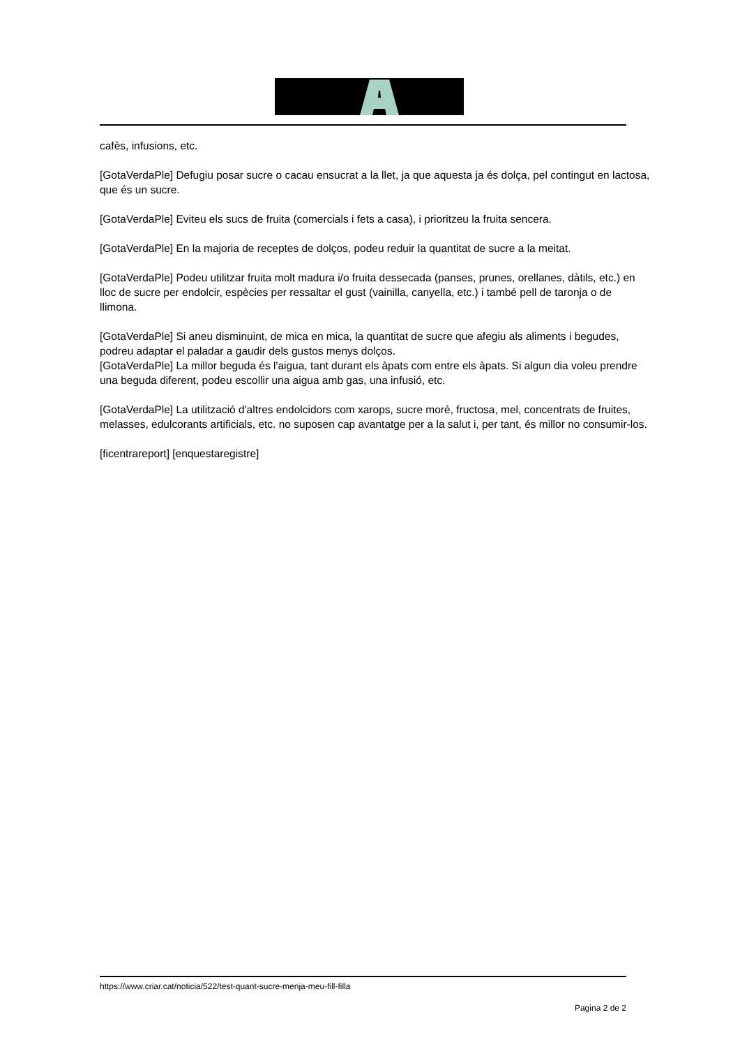cafès, infusions, etc.
[GotaVerdaPle] Defugiu posar sucre o cacau ensucrat a la llet, ja que aquesta ja és dolça, pel contingut en lactosa, que és un sucre.
[GotaVerdaPle] Eviteu els sucs de fruita (comercials i fets a casa), i prioritzeu la fruita sencera.
[GotaVerdaPle] En la majoria de receptes de dolços, podeu reduir la quantitat de sucre a la meitat.
[GotaVerdaPle] Podeu utilitzar fruita molt madura i/o fruita dessecada (panses, prunes, orellanes, dàtils, etc.) en lloc de sucre per endolcir, espècies per ressaltar el gust (vainilla, canyella, etc.) i també pell de taronja o de llimona.
[GotaVerdaPle] Si aneu disminuint, de mica en mica, la quantitat de sucre que afegiu als aliments i begudes, podreu adaptar el paladar a gaudir dels gustos menys dolços.
[GotaVerdaPle] La millor beguda és l'aigua, tant durant els àpats com entre els àpats. Si algun dia voleu prendre una beguda diferent, podeu escollir una aigua amb gas, una infusió, etc.
[GotaVerdaPle] La utilització d'altres endolcidors com xarops, sucre morè, fructosa, mel, concentrats de fruites, melasses, edulcorants artificials, etc. no suposen cap avantatge per a la salut i, per tant, és millor no consumir-los.
[ficentrareport] [enquestaregistre]
https://www.criar.cat/noticia/522/test-quant-sucre-menja-meu-fill-filla
Pagina 2 de 2